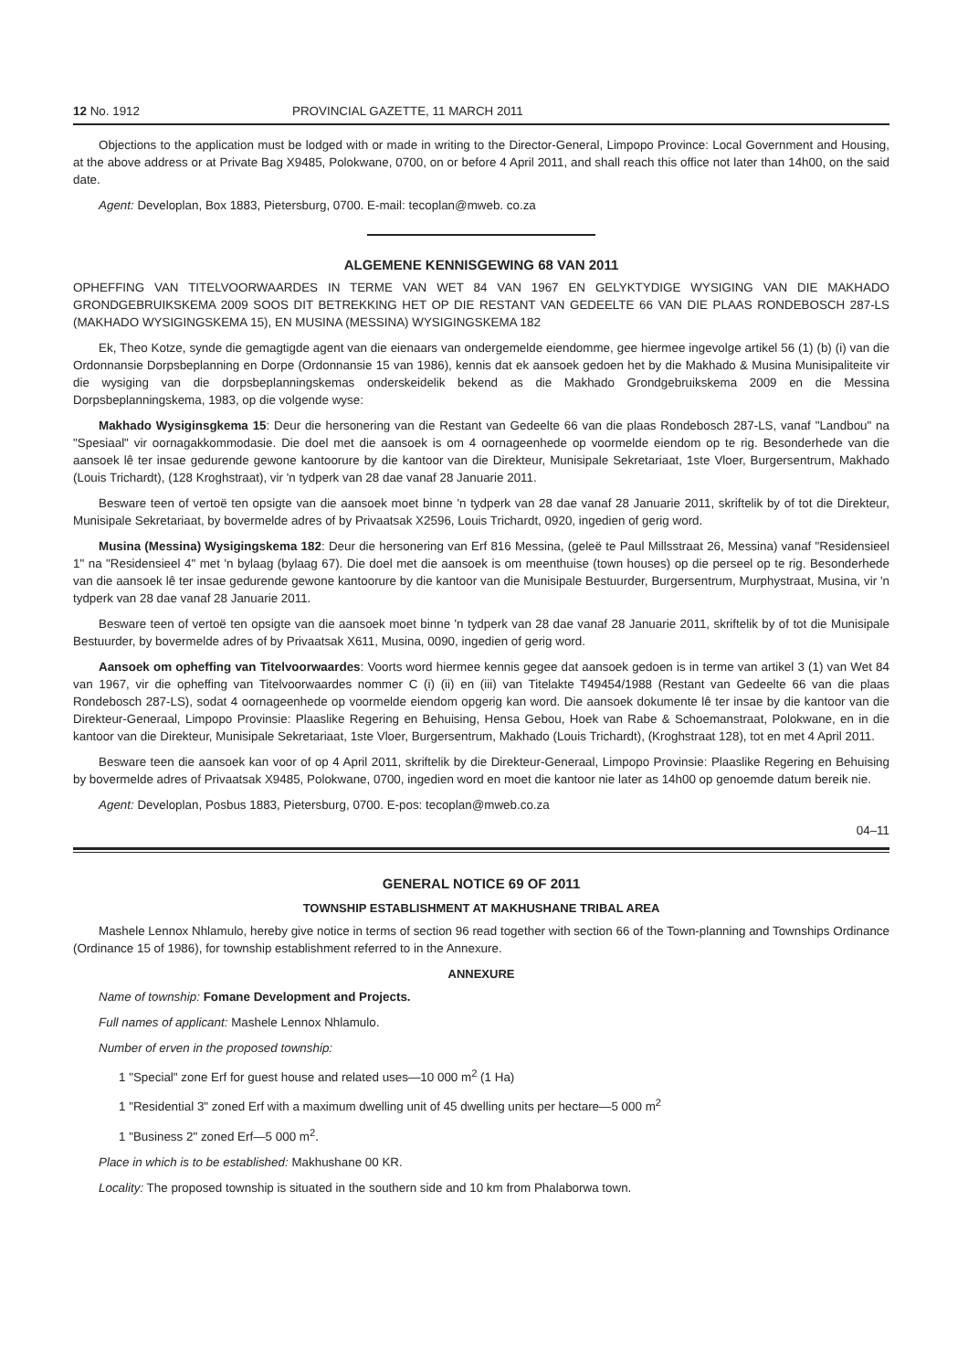12 No. 1912 PROVINCIAL GAZETTE, 11 MARCH 2011
Objections to the application must be lodged with or made in writing to the Director-General, Limpopo Province: Local Government and Housing, at the above address or at Private Bag X9485, Polokwane, 0700, on or before 4 April 2011, and shall reach this office not later than 14h00, on the said date.
Agent: Developlan, Box 1883, Pietersburg, 0700. E-mail: tecoplan@mweb. co.za
ALGEMENE KENNISGEWING 68 VAN 2011
OPHEFFING VAN TITELVOORWAARDES IN TERME VAN WET 84 VAN 1967 EN GELYKTYDIGE WYSIGING VAN DIE MAKHADO GRONDGEBRUIKSKEMA 2009 SOOS DIT BETREKKING HET OP DIE RESTANT VAN GEDEELTE 66 VAN DIE PLAAS RONDEBOSCH 287-LS (MAKHADO WYSIGINGSKEMA 15), EN MUSINA (MESSINA) WYSIGINGSKEMA 182
Ek, Theo Kotze, synde die gemagtigde agent van die eienaars van ondergemelde eiendomme, gee hiermee ingevolge artikel 56 (1) (b) (i) van die Ordonnansie Dorpsbeplanning en Dorpe (Ordonnansie 15 van 1986), kennis dat ek aansoek gedoen het by die Makhado & Musina Munisipaliteite vir die wysiging van die dorpsbeplanningskemas onderskeidelik bekend as die Makhado Grondgebruikskema 2009 en die Messina Dorpsbeplanningskema, 1983, op die volgende wyse:
Makhado Wysiginsgkema 15: Deur die hersonering van die Restant van Gedeelte 66 van die plaas Rondebosch 287-LS, vanaf "Landbou" na "Spesiaal" vir oornagakkommodasie. Die doel met die aansoek is om 4 oornageenhede op voormelde eiendom op te rig. Besonderhede van die aansoek lê ter insae gedurende gewone kantoorure by die kantoor van die Direkteur, Munisipale Sekretariaat, 1ste Vloer, Burgersentrum, Makhado (Louis Trichardt), (128 Kroghstraat), vir 'n tydperk van 28 dae vanaf 28 Januarie 2011.
Besware teen of vertoë ten opsigte van die aansoek moet binne 'n tydperk van 28 dae vanaf 28 Januarie 2011, skriftelik by of tot die Direkteur, Munisipale Sekretariaat, by bovermelde adres of by Privaatsak X2596, Louis Trichardt, 0920, ingedien of gerig word.
Musina (Messina) Wysigingskema 182: Deur die hersonering van Erf 816 Messina, (geleë te Paul Millsstraat 26, Messina) vanaf "Residensieel 1" na "Residensieel 4" met 'n bylaag (bylaag 67). Die doel met die aansoek is om meenthuise (town houses) op die perseel op te rig. Besonderhede van die aansoek lê ter insae gedurende gewone kantoorure by die kantoor van die Munisipale Bestuurder, Burgersentrum, Murphystraat, Musina, vir 'n tydperk van 28 dae vanaf 28 Januarie 2011.
Besware teen of vertoë ten opsigte van die aansoek moet binne 'n tydperk van 28 dae vanaf 28 Januarie 2011, skriftelik by of tot die Munisipale Bestuurder, by bovermelde adres of by Privaatsak X611, Musina, 0090, ingedien of gerig word.
Aansoek om opheffing van Titelvoorwaardes: Voorts word hiermee kennis gegee dat aansoek gedoen is in terme van artikel 3 (1) van Wet 84 van 1967, vir die opheffing van Titelvoorwaardes nommer C (i) (ii) en (iii) van Titelakte T49454/1988 (Restant van Gedeelte 66 van die plaas Rondebosch 287-LS), sodat 4 oornageenhede op voormelde eiendom opgerig kan word. Die aansoek dokumente lê ter insae by die kantoor van die Direkteur-Generaal, Limpopo Provinsie: Plaaslike Regering en Behuising, Hensa Gebou, Hoek van Rabe & Schoemanstraat, Polokwane, en in die kantoor van die Direkteur, Munisipale Sekretariaat, 1ste Vloer, Burgersentrum, Makhado (Louis Trichardt), (Kroghstraat 128), tot en met 4 April 2011.
Besware teen die aansoek kan voor of op 4 April 2011, skriftelik by die Direkteur-Generaal, Limpopo Provinsie: Plaaslike Regering en Behuising by bovermelde adres of Privaatsak X9485, Polokwane, 0700, ingedien word en moet die kantoor nie later as 14h00 op genoemde datum bereik nie.
Agent: Developlan, Posbus 1883, Pietersburg, 0700. E-pos: tecoplan@mweb.co.za
04–11
GENERAL NOTICE 69 OF 2011
TOWNSHIP ESTABLISHMENT AT MAKHUSHANE TRIBAL AREA
Mashele Lennox Nhlamulo, hereby give notice in terms of section 96 read together with section 66 of the Town-planning and Townships Ordinance (Ordinance 15 of 1986), for township establishment referred to in the Annexure.
ANNEXURE
Name of township: Fomane Development and Projects.
Full names of applicant: Mashele Lennox Nhlamulo.
Number of erven in the proposed township:
1 "Special" zone Erf for guest house and related uses—10 000 m<sup>2</sup> (1 Ha)
1 "Residential 3" zoned Erf with a maximum dwelling unit of 45 dwelling units per hectare—5 000 m<sup>2</sup>
1 "Business 2" zoned Erf—5 000 m<sup>2</sup>.
Place in which is to be established: Makhushane 00 KR.
Locality: The proposed township is situated in the southern side and 10 km from Phalaborwa town.